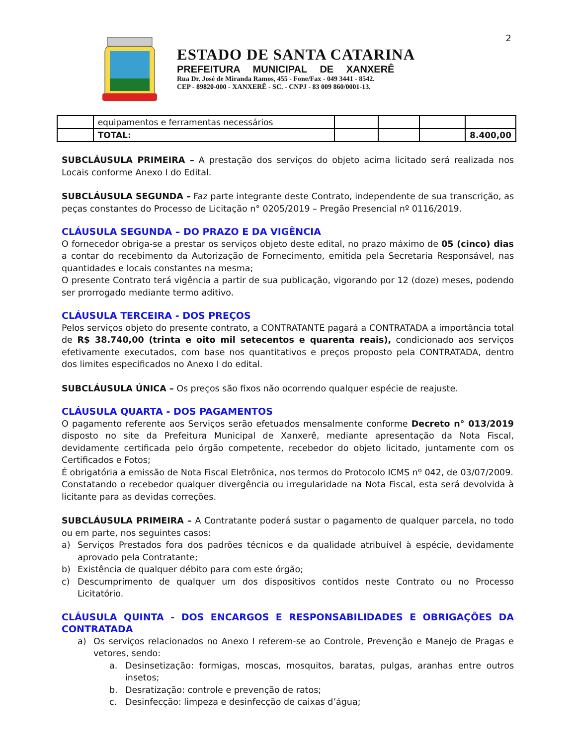2
ESTADO DE SANTA CATARINA
PREFEITURA MUNICIPAL DE XANXERÊ
Rua Dr. José de Miranda Ramos, 455 - Fone/Fax - 049 3441 - 8542.
CEP - 89820-000 - XANXERÊ - SC. - CNPJ - 83 009 860/0001-13.
| | equipamentos e ferramentas necessários | | | | |
| | TOTAL: | | | | 8.400,00 |
SUBCLÁUSULA PRIMEIRA – A prestação dos serviços do objeto acima licitado será realizada nos Locais conforme Anexo I do Edital.
SUBCLÁUSULA SEGUNDA – Faz parte integrante deste Contrato, independente de sua transcrição, as peças constantes do Processo de Licitação n° 0205/2019 – Pregão Presencial nº 0116/2019.
CLÁUSULA SEGUNDA – DO PRAZO E DA VIGÊNCIA
O fornecedor obriga-se a prestar os serviços objeto deste edital, no prazo máximo de 05 (cinco) dias a contar do recebimento da Autorização de Fornecimento, emitida pela Secretaria Responsável, nas quantidades e locais constantes na mesma;
O presente Contrato terá vigência a partir de sua publicação, vigorando por 12 (doze) meses, podendo ser prorrogado mediante termo aditivo.
CLÁUSULA TERCEIRA - DOS PREÇOS
Pelos serviços objeto do presente contrato, a CONTRATANTE pagará a CONTRATADA a importância total de R$ 38.740,00 (trinta e oito mil setecentos e quarenta reais), condicionado aos serviços efetivamente executados, com base nos quantitativos e preços proposto pela CONTRATADA, dentro dos limites especificados no Anexo I do edital.
SUBCLÁUSULA ÚNICA – Os preços são fixos não ocorrendo qualquer espécie de reajuste.
CLÁUSULA QUARTA - DOS PAGAMENTOS
O pagamento referente aos Serviços serão efetuados mensalmente conforme Decreto n° 013/2019 disposto no site da Prefeitura Municipal de Xanxerê, mediante apresentação da Nota Fiscal, devidamente certificada pelo órgão competente, recebedor do objeto licitado, juntamente com os Certificados e Fotos;
É obrigatória a emissão de Nota Fiscal Eletrônica, nos termos do Protocolo ICMS nº 042, de 03/07/2009.
Constatando o recebedor qualquer divergência ou irregularidade na Nota Fiscal, esta será devolvida à licitante para as devidas correções.
SUBCLÁUSULA PRIMEIRA – A Contratante poderá sustar o pagamento de qualquer parcela, no todo ou em parte, nos seguintes casos:
a) Serviços Prestados fora dos padrões técnicos e da qualidade atribuível à espécie, devidamente aprovado pela Contratante;
b) Existência de qualquer débito para com este órgão;
c) Descumprimento de qualquer um dos dispositivos contidos neste Contrato ou no Processo Licitatório.
CLÁUSULA QUINTA - DOS ENCARGOS E RESPONSABILIDADES E OBRIGAÇÕES DA CONTRATADA
a) Os serviços relacionados no Anexo I referem-se ao Controle, Prevenção e Manejo de Pragas e vetores, sendo:
a. Desinsetização: formigas, moscas, mosquitos, baratas, pulgas, aranhas entre outros insetos;
b. Desratização: controle e prevenção de ratos;
c. Desinfecção: limpeza e desinfecção de caixas d’água;